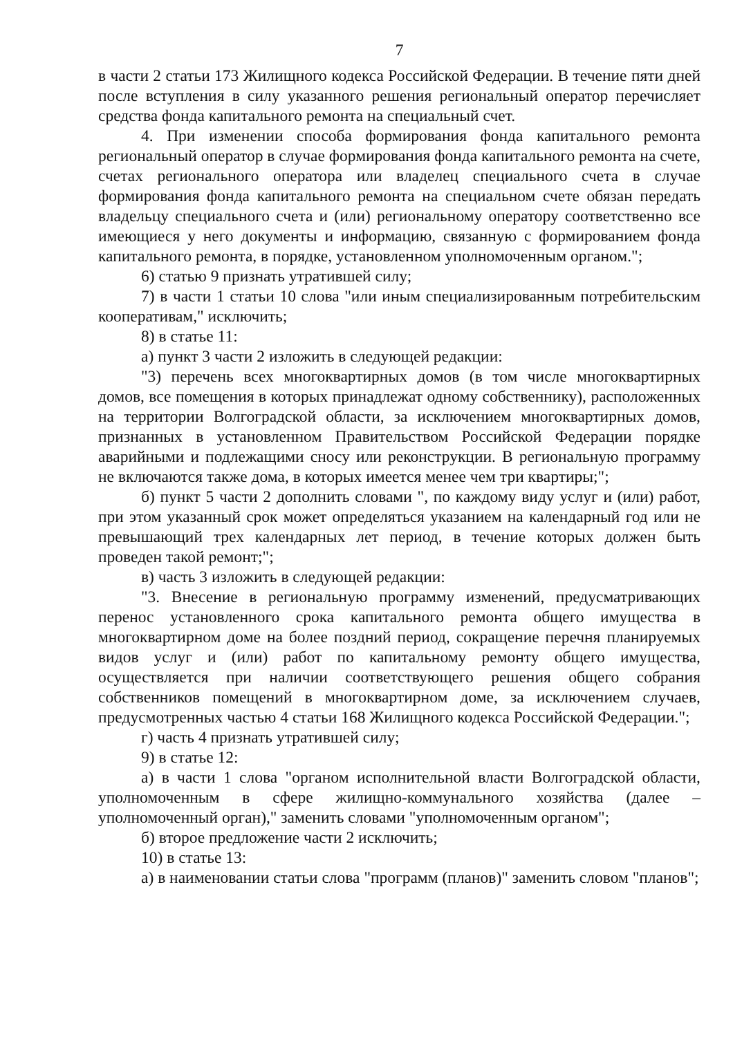7
в части 2 статьи 173 Жилищного кодекса Российской Федерации. В течение пяти дней после вступления в силу указанного решения региональный оператор перечисляет средства фонда капитального ремонта на специальный счет.
4. При изменении способа формирования фонда капитального ремонта региональный оператор в случае формирования фонда капитального ремонта на счете, счетах регионального оператора или владелец специального счета в случае формирования фонда капитального ремонта на специальном счете обязан передать владельцу специального счета и (или) региональному оператору соответственно все имеющиеся у него документы и информацию, связанную с формированием фонда капитального ремонта, в порядке, установленном уполномоченным органом.";
6) статью 9 признать утратившей силу;
7) в части 1 статьи 10 слова "или иным специализированным потребительским кооперативам," исключить;
8) в статье 11:
а) пункт 3 части 2 изложить в следующей редакции:
"3) перечень всех многоквартирных домов (в том числе многоквартирных домов, все помещения в которых принадлежат одному собственнику), расположенных на территории Волгоградской области, за исключением многоквартирных домов, признанных в установленном Правительством Российской Федерации порядке аварийными и подлежащими сносу или реконструкции. В региональную программу не включаются также дома, в которых имеется менее чем три квартиры;";
б) пункт 5 части 2 дополнить словами ", по каждому виду услуг и (или) работ, при этом указанный срок может определяться указанием на календарный год или не превышающий трех календарных лет период, в течение которых должен быть проведен такой ремонт;";
в) часть 3 изложить в следующей редакции:
"3. Внесение в региональную программу изменений, предусматривающих перенос установленного срока капитального ремонта общего имущества в многоквартирном доме на более поздний период, сокращение перечня планируемых видов услуг и (или) работ по капитальному ремонту общего имущества, осуществляется при наличии соответствующего решения общего собрания собственников помещений в многоквартирном доме, за исключением случаев, предусмотренных частью 4 статьи 168 Жилищного кодекса Российской Федерации.";
г) часть 4 признать утратившей силу;
9) в статье 12:
а) в части 1 слова "органом исполнительной власти Волгоградской области, уполномоченным в сфере жилищно-коммунального хозяйства (далее – уполномоченный орган)," заменить словами "уполномоченным органом";
б) второе предложение части 2 исключить;
10) в статье 13:
а) в наименовании статьи слова "программ (планов)" заменить словом "планов";